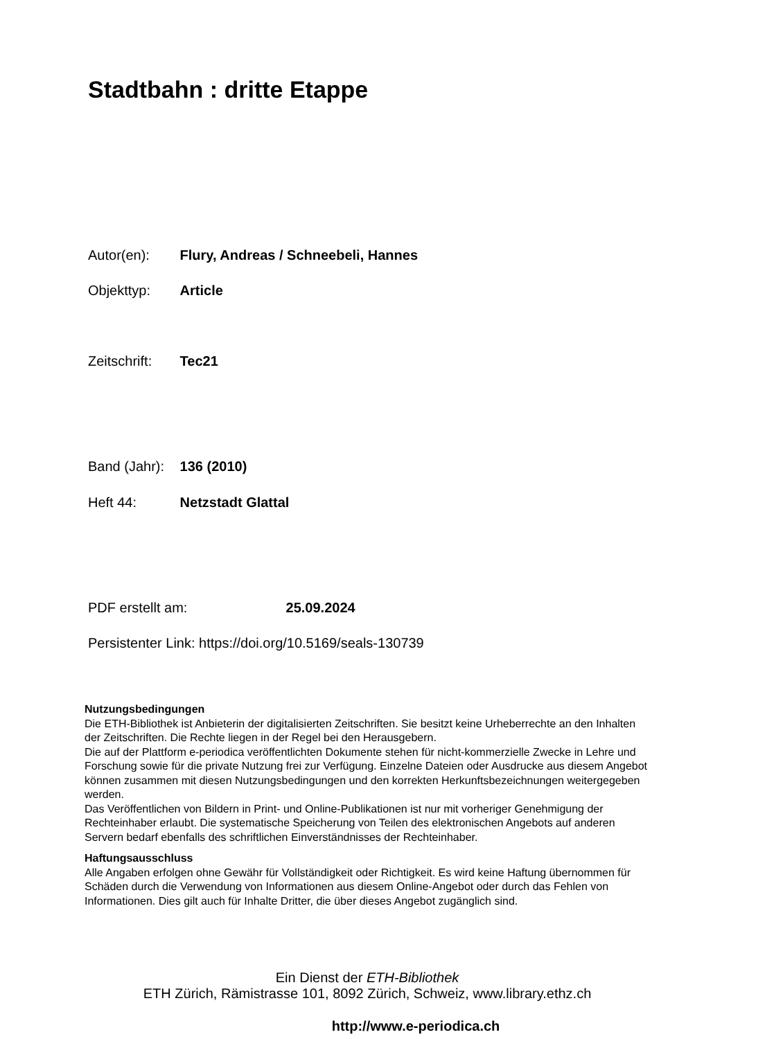Stadtbahn : dritte Etappe
Autor(en): Flury, Andreas / Schneebeli, Hannes
Objekttyp: Article
Zeitschrift: Tec21
Band (Jahr): 136 (2010)
Heft 44: Netzstadt Glattal
PDF erstellt am: 25.09.2024
Persistenter Link: https://doi.org/10.5169/seals-130739
Nutzungsbedingungen
Die ETH-Bibliothek ist Anbieterin der digitalisierten Zeitschriften. Sie besitzt keine Urheberrechte an den Inhalten der Zeitschriften. Die Rechte liegen in der Regel bei den Herausgebern.
Die auf der Plattform e-periodica veröffentlichten Dokumente stehen für nicht-kommerzielle Zwecke in Lehre und Forschung sowie für die private Nutzung frei zur Verfügung. Einzelne Dateien oder Ausdrucke aus diesem Angebot können zusammen mit diesen Nutzungsbedingungen und den korrekten Herkunftsbezeichnungen weitergegeben werden.
Das Veröffentlichen von Bildern in Print- und Online-Publikationen ist nur mit vorheriger Genehmigung der Rechteinhaber erlaubt. Die systematische Speicherung von Teilen des elektronischen Angebots auf anderen Servern bedarf ebenfalls des schriftlichen Einverständnisses der Rechteinhaber.
Haftungsausschluss
Alle Angaben erfolgen ohne Gewähr für Vollständigkeit oder Richtigkeit. Es wird keine Haftung übernommen für Schäden durch die Verwendung von Informationen aus diesem Online-Angebot oder durch das Fehlen von Informationen. Dies gilt auch für Inhalte Dritter, die über dieses Angebot zugänglich sind.
Ein Dienst der ETH-Bibliothek
ETH Zürich, Rämistrasse 101, 8092 Zürich, Schweiz, www.library.ethz.ch
http://www.e-periodica.ch